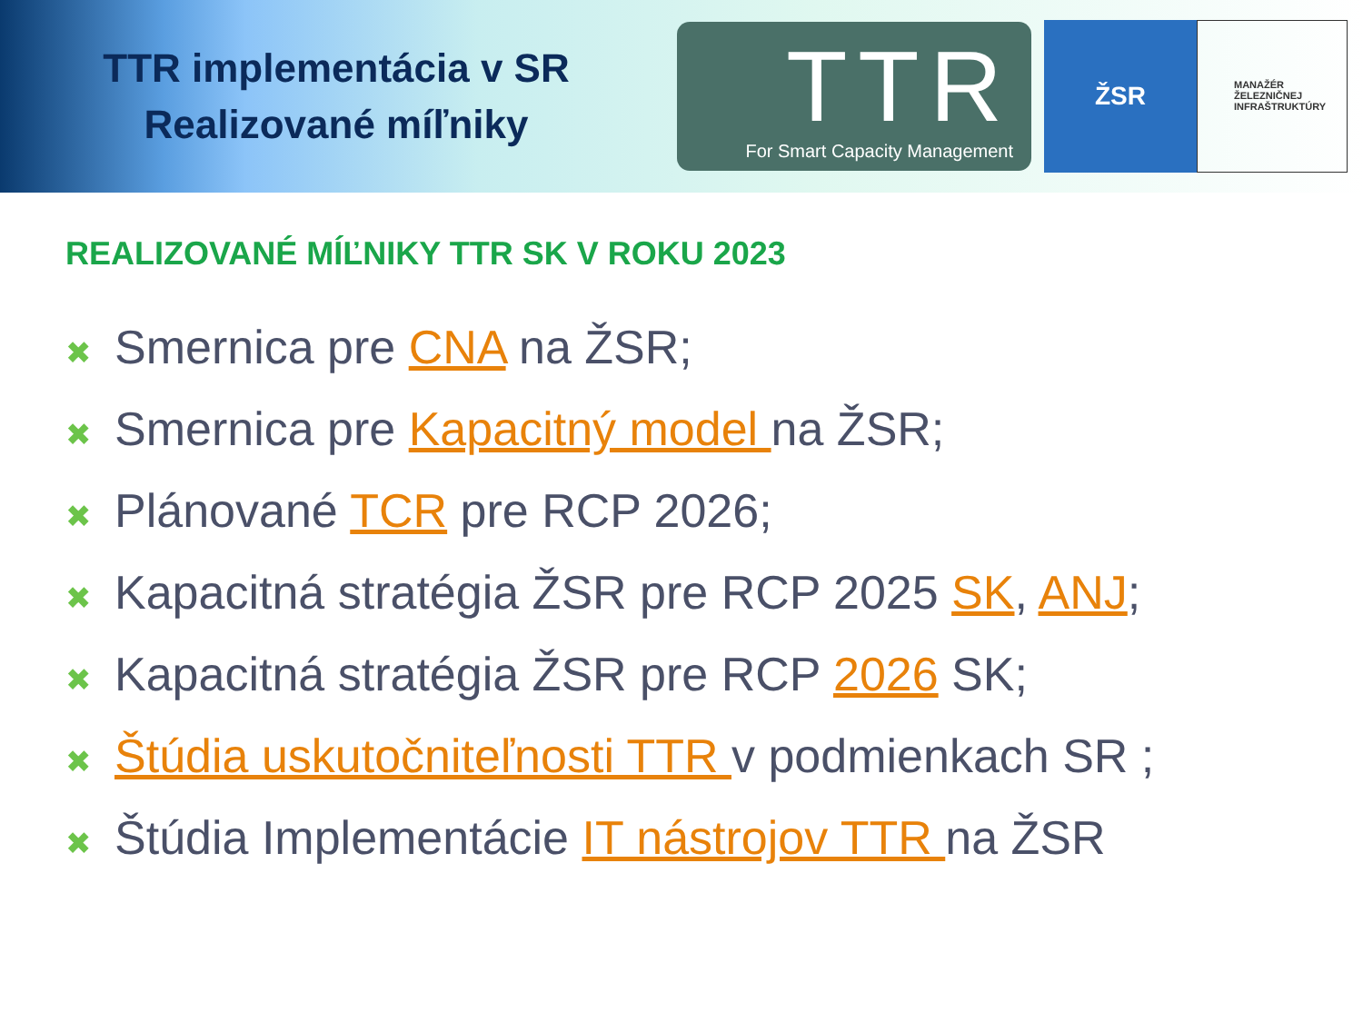TTR implementácia v SR
Realizované míľniky
TTR
For Smart Capacity Management
ŽSR
MANAŽÉR
ŽELEZNIČNEJ
INFRAŠTRUKTÚRY
REALIZOVANÉ MÍĽNIKY TTR SK V ROKU 2023
✖ Smernica pre CNA na ŽSR;
✖ Smernica pre Kapacitný model na ŽSR;
✖ Plánované TCR pre RCP 2026;
✖ Kapacitná stratégia ŽSR pre RCP 2025 SK, ANJ;
✖ Kapacitná stratégia ŽSR pre RCP 2026 SK;
✖ Štúdia uskutočniteľnosti TTR v podmienkach SR ;
✖ Štúdia Implementácie IT nástrojov TTR na ŽSR